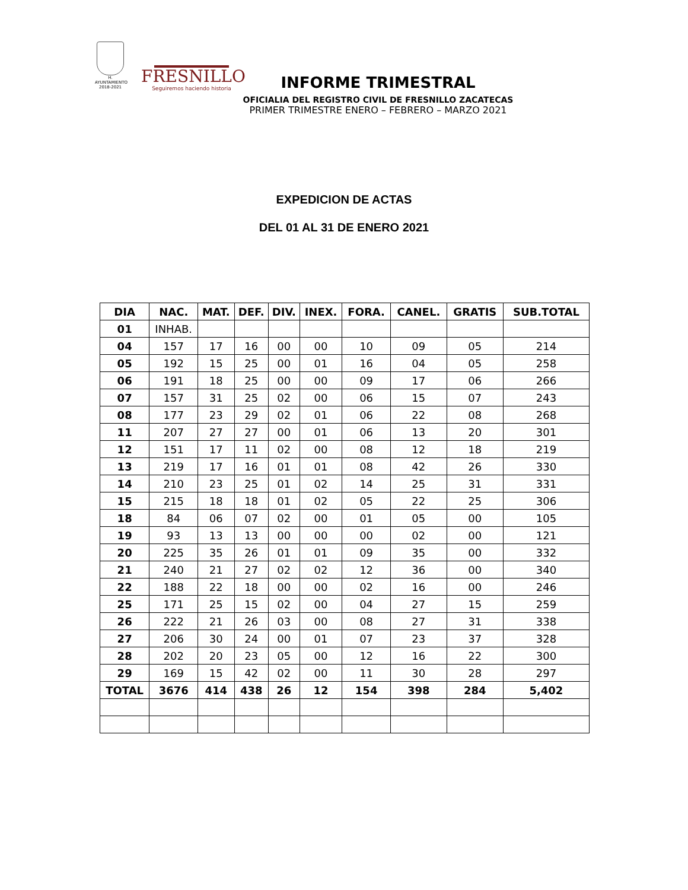H. AYUNTAMIENTO
2018-2021
FRESNILLO
Seguiremos haciendo historia
INFORME TRIMESTRAL
OFICIALIA DEL REGISTRO CIVIL DE FRESNILLO ZACATECAS
PRIMER TRIMESTRE ENERO – FEBRERO – MARZO 2021
EXPEDICION DE ACTAS
DEL 01 AL 31 DE ENERO 2021
| DIA | NAC. | MAT. | DEF. | DIV. | INEX. | FORA. | CANEL. | GRATIS | SUB.TOTAL |
| --- | --- | --- | --- | --- | --- | --- | --- | --- | --- |
| 01 | INHAB. | | | | | | | | |
| 04 | 157 | 17 | 16 | 00 | 00 | 10 | 09 | 05 | 214 |
| 05 | 192 | 15 | 25 | 00 | 01 | 16 | 04 | 05 | 258 |
| 06 | 191 | 18 | 25 | 00 | 00 | 09 | 17 | 06 | 266 |
| 07 | 157 | 31 | 25 | 02 | 00 | 06 | 15 | 07 | 243 |
| 08 | 177 | 23 | 29 | 02 | 01 | 06 | 22 | 08 | 268 |
| 11 | 207 | 27 | 27 | 00 | 01 | 06 | 13 | 20 | 301 |
| 12 | 151 | 17 | 11 | 02 | 00 | 08 | 12 | 18 | 219 |
| 13 | 219 | 17 | 16 | 01 | 01 | 08 | 42 | 26 | 330 |
| 14 | 210 | 23 | 25 | 01 | 02 | 14 | 25 | 31 | 331 |
| 15 | 215 | 18 | 18 | 01 | 02 | 05 | 22 | 25 | 306 |
| 18 | 84 | 06 | 07 | 02 | 00 | 01 | 05 | 00 | 105 |
| 19 | 93 | 13 | 13 | 00 | 00 | 00 | 02 | 00 | 121 |
| 20 | 225 | 35 | 26 | 01 | 01 | 09 | 35 | 00 | 332 |
| 21 | 240 | 21 | 27 | 02 | 02 | 12 | 36 | 00 | 340 |
| 22 | 188 | 22 | 18 | 00 | 00 | 02 | 16 | 00 | 246 |
| 25 | 171 | 25 | 15 | 02 | 00 | 04 | 27 | 15 | 259 |
| 26 | 222 | 21 | 26 | 03 | 00 | 08 | 27 | 31 | 338 |
| 27 | 206 | 30 | 24 | 00 | 01 | 07 | 23 | 37 | 328 |
| 28 | 202 | 20 | 23 | 05 | 00 | 12 | 16 | 22 | 300 |
| 29 | 169 | 15 | 42 | 02 | 00 | 11 | 30 | 28 | 297 |
| TOTAL | 3676 | 414 | 438 | 26 | 12 | 154 | 398 | 284 | 5,402 |